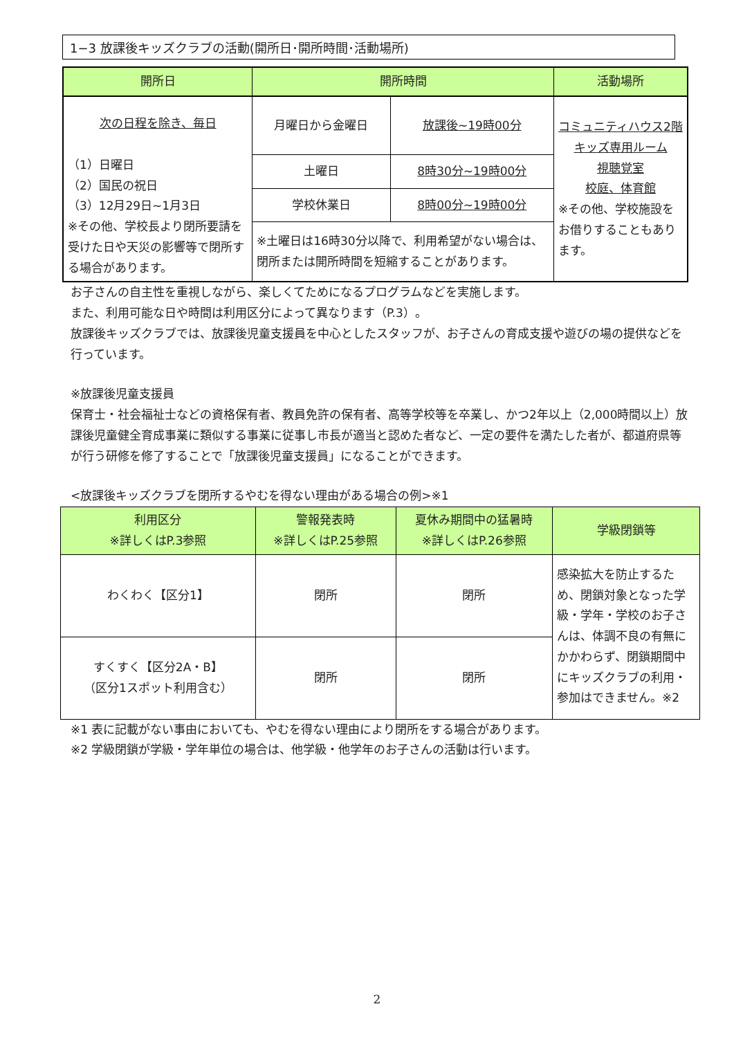1−3 放課後キッズクラブの活動(開所日･開所時間･活動場所)
| 開所日 | 開所時間 | | 活動場所 |
| --- | --- | --- | --- |
| 次の日程を除き、毎日 （1）日曜日 （2）国民の祝日 （3）12月29日~1月3日 ※その他、学校長より閉所要請を受けた日や天災の影響等で閉所する場合があります。 | 月曜日から金曜日 | 放課後~19時00分 | コミュニティハウス2階 キッズ専用ルーム 視聴覚室 校庭、体育館 ※その他、学校施設をお借りすることもあります。 |
| | 土曜日 | 8時30分~19時00分 | |
| | 学校休業日 | 8時00分~19時00分 | |
| | ※土曜日は16時30分以降で、利用希望がない場合は、閉所または開所時間を短縮することがあります。 | | |
お子さんの自主性を重視しながら、楽しくてためになるプログラムなどを実施します。
また、利用可能な日や時間は利用区分によって異なります（P.3）。
放課後キッズクラブでは、放課後児童支援員を中心としたスタッフが、お子さんの育成支援や遊びの場の提供などを行っています。
※放課後児童支援員
保育士・社会福祉士などの資格保有者、教員免許の保有者、高等学校等を卒業し、かつ2年以上（2,000時間以上）放課後児童健全育成事業に類似する事業に従事し市長が適当と認めた者など、一定の要件を満たした者が、都道府県等が行う研修を修了することで「放課後児童支援員」になることができます。
<放課後キッズクラブを閉所するやむを得ない理由がある場合の例>※1
| 利用区分 ※詳しくはP.3参照 | 警報発表時 ※詳しくはP.25参照 | 夏休み期間中の猛暑時 ※詳しくはP.26参照 | 学級閉鎖等 |
| --- | --- | --- | --- |
| わくわく【区分1】 | 閉所 | 閉所 | 感染拡大を防止するため、閉鎖対象となった学級・学年・学校のお子さんは、体調不良の有無にかかわらず、閉鎖期間中にキッズクラブの利用・参加はできません。※2 |
| すくすく【区分2A・B】 （区分1スポット利用含む） | 閉所 | 閉所 | |
※1 表に記載がない事由においても、やむを得ない理由により閉所をする場合があります。
※2 学級閉鎖が学級・学年単位の場合は、他学級・他学年のお子さんの活動は行います。
2